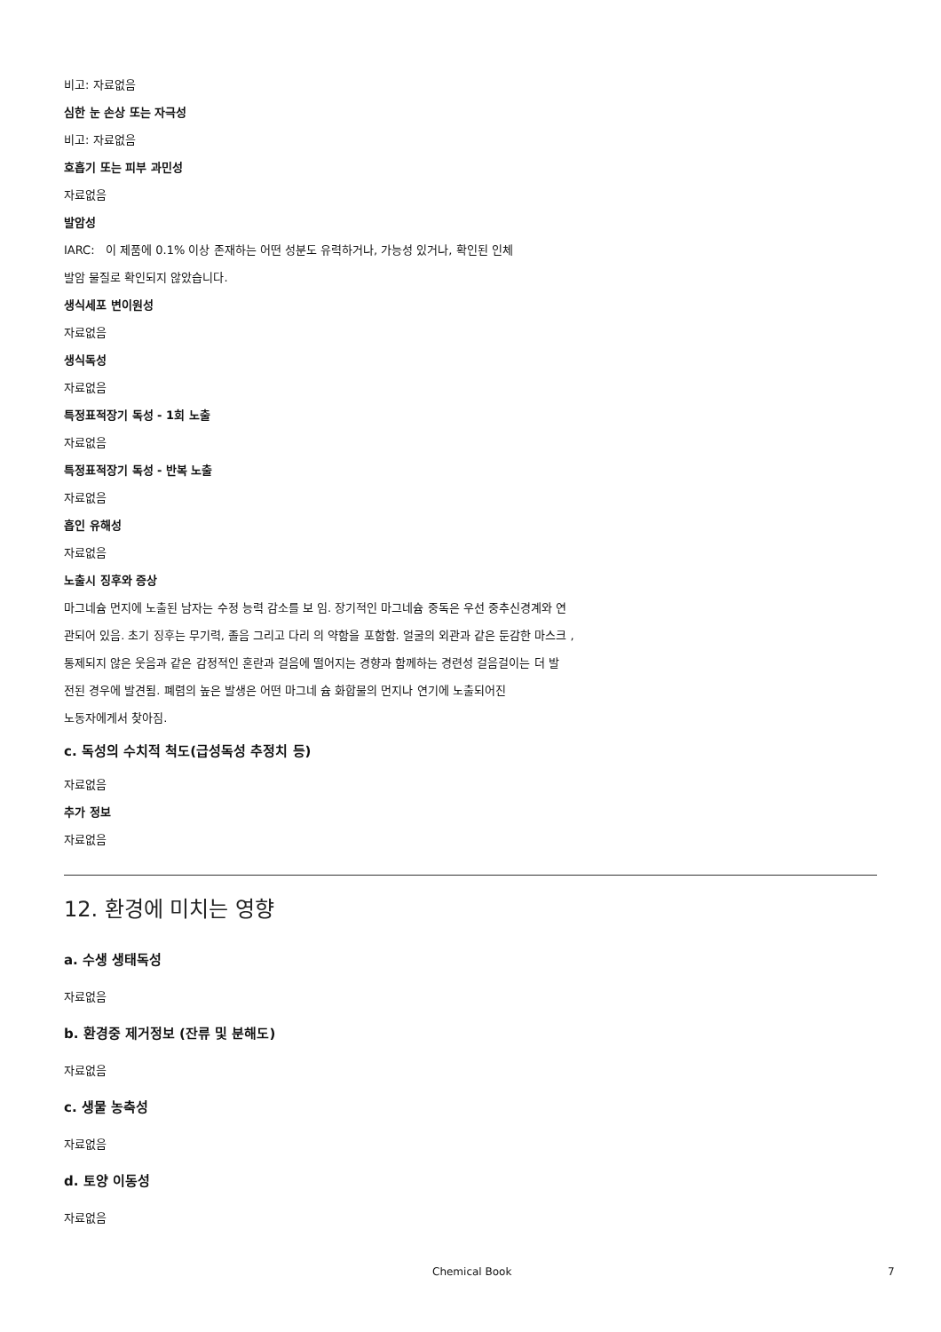비고: 자료없음
심한 눈 손상 또는 자극성
비고: 자료없음
호흡기 또는 피부 과민성
자료없음
발암성
IARC: 이 제품에 0.1% 이상 존재하는 어떤 성분도 유력하거나, 가능성 있거나, 확인된 인체
발암 물질로 확인되지 않았습니다.
생식세포 변이원성
자료없음
생식독성
자료없음
특정표적장기 독성 - 1회 노출
자료없음
특정표적장기 독성 - 반복 노출
자료없음
흡인 유해성
자료없음
노출시 징후와 증상
마그네슘 먼지에 노출된 남자는 수정 능력 감소를 보 임. 장기적인 마그네슘 중독은 우선 중추신경계와 연
관되어 있음. 초기 징후는 무기력, 졸음 그리고 다리 의 약함을 포함함. 얼굴의 외관과 같은 둔감한 마스크 ,
통제되지 않은 웃음과 같은 감정적인 혼란과 걸음에 떨어지는 경향과 함께하는 경련성 걸음걸이는 더 발
전된 경우에 발견됨. 폐렴의 높은 발생은 어떤 마그네 슘 화합물의 먼지나 연기에 노출되어진
노동자에게서 찾아짐.
c. 독성의 수치적 척도(급성독성 추정치 등)
자료없음
추가 정보
자료없음
12. 환경에 미치는 영향
a. 수생 생태독성
자료없음
b. 환경중 제거정보 (잔류 및 분해도)
자료없음
c. 생물 농축성
자료없음
d. 토양 이동성
자료없음
Chemical Book 7